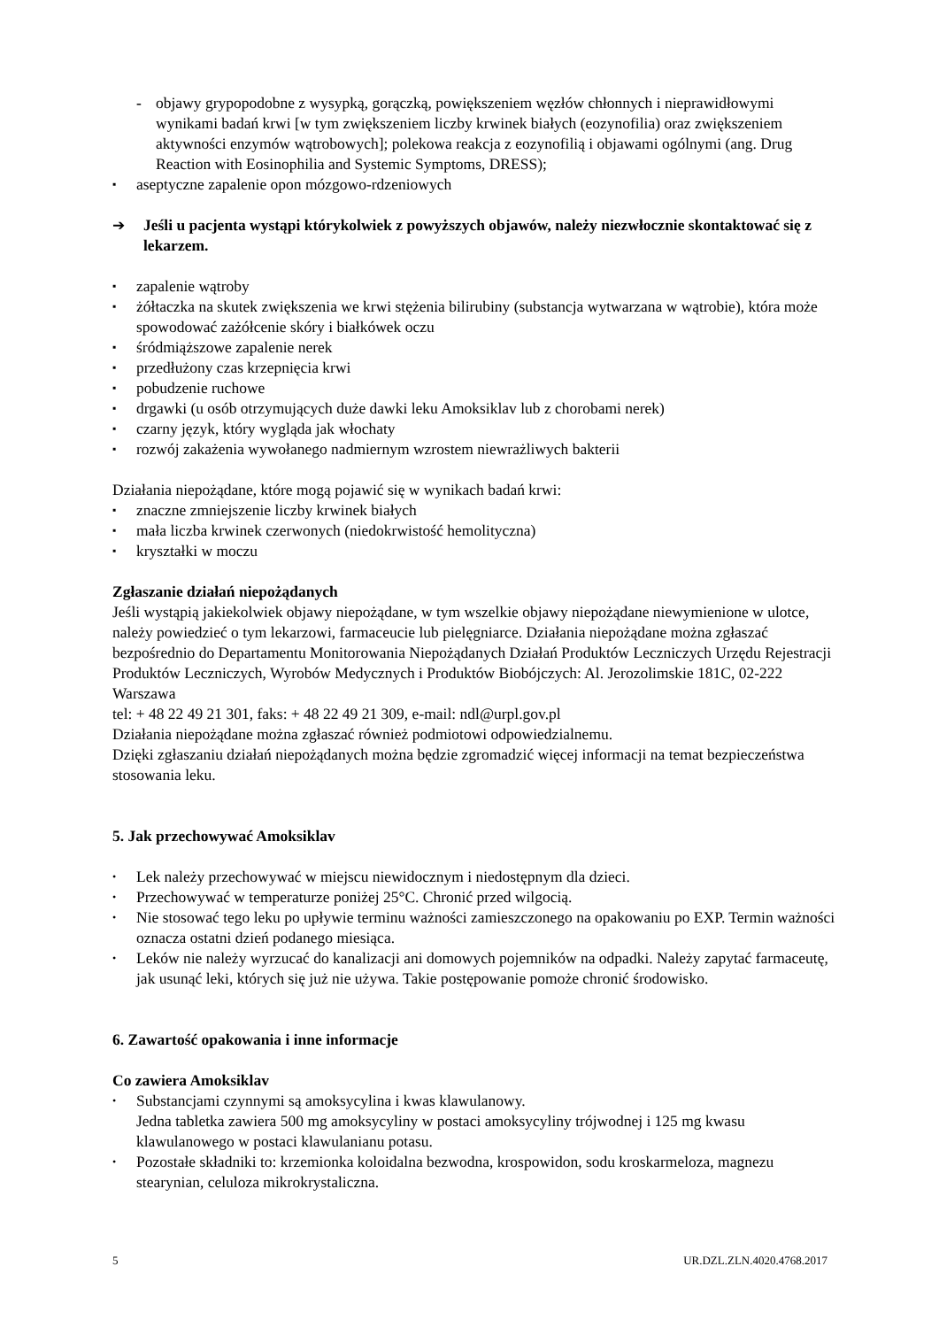- objawy grypopodobne z wysypką, gorączką, powiększeniem węzłów chłonnych i nieprawidłowymi wynikami badań krwi [w tym zwiększeniem liczby krwinek białych (eozynofilia) oraz zwiększeniem aktywności enzymów wątrobowych]; polekowa reakcja z eozynofilią i objawami ogólnymi (ang. Drug Reaction with Eosinophilia and Systemic Symptoms, DRESS);
▪ aseptyczne zapalenie opon mózgowo-rdzeniowych
➔ Jeśli u pacjenta wystąpi którykolwiek z powyższych objawów, należy niezwłocznie skontaktować się z lekarzem.
▪ zapalenie wątroby
▪ żółtaczka na skutek zwiększenia we krwi stężenia bilirubiny (substancja wytwarzana w wątrobie), która może spowodować zażółcenie skóry i białkówek oczu
▪ śródmiąższowe zapalenie nerek
▪ przedłużony czas krzepnięcia krwi
▪ pobudzenie ruchowe
▪ drgawki (u osób otrzymujących duże dawki leku Amoksiklav lub z chorobami nerek)
▪ czarny język, który wygląda jak włochaty
▪ rozwój zakażenia wywołanego nadmiernym wzrostem niewrażliwych bakterii
Działania niepożądane, które mogą pojawić się w wynikach badań krwi:
▪ znaczne zmniejszenie liczby krwinek białych
▪ mała liczba krwinek czerwonych (niedokrwistość hemolityczna)
▪ kryształki w moczu
Zgłaszanie działań niepożądanych
Jeśli wystąpią jakiekolwiek objawy niepożądane, w tym wszelkie objawy niepożądane niewymienione w ulotce, należy powiedzieć o tym lekarzowi, farmaceucie lub pielęgniarce. Działania niepożądane można zgłaszać bezpośrednio do Departamentu Monitorowania Niepożądanych Działań Produktów Leczniczych Urzędu Rejestracji Produktów Leczniczych, Wyrobów Medycznych i Produktów Biobójczych: Al. Jerozolimskie 181C, 02-222 Warszawa
tel: + 48 22 49 21 301, faks: + 48 22 49 21 309, e-mail: ndl@urpl.gov.pl
Działania niepożądane można zgłaszać również podmiotowi odpowiedzialnemu.
Dzięki zgłaszaniu działań niepożądanych można będzie zgromadzić więcej informacji na temat bezpieczeństwa stosowania leku.
5. Jak przechowywać Amoksiklav
• Lek należy przechowywać w miejscu niewidocznym i niedostępnym dla dzieci.
• Przechowywać w temperaturze poniżej 25°C. Chronić przed wilgocią.
• Nie stosować tego leku po upływie terminu ważności zamieszczonego na opakowaniu po EXP. Termin ważności oznacza ostatni dzień podanego miesiąca.
• Leków nie należy wyrzucać do kanalizacji ani domowych pojemników na odpadki. Należy zapytać farmaceutę, jak usunąć leki, których się już nie używa. Takie postępowanie pomoże chronić środowisko.
6. Zawartość opakowania i inne informacje
Co zawiera Amoksiklav
• Substancjami czynnymi są amoksycylina i kwas klawulanowy.
Jedna tabletka zawiera 500 mg amoksycyliny w postaci amoksycyliny trójwodnej i 125 mg kwasu klawulanowego w postaci klawulanianu potasu.
• Pozostałe składniki to: krzemionka koloidalna bezwodna, krospowidon, sodu kroskarmeloza, magnezu stearynian, celuloza mikrokrystaliczna.
5 UR.DZL.ZLN.4020.4768.2017